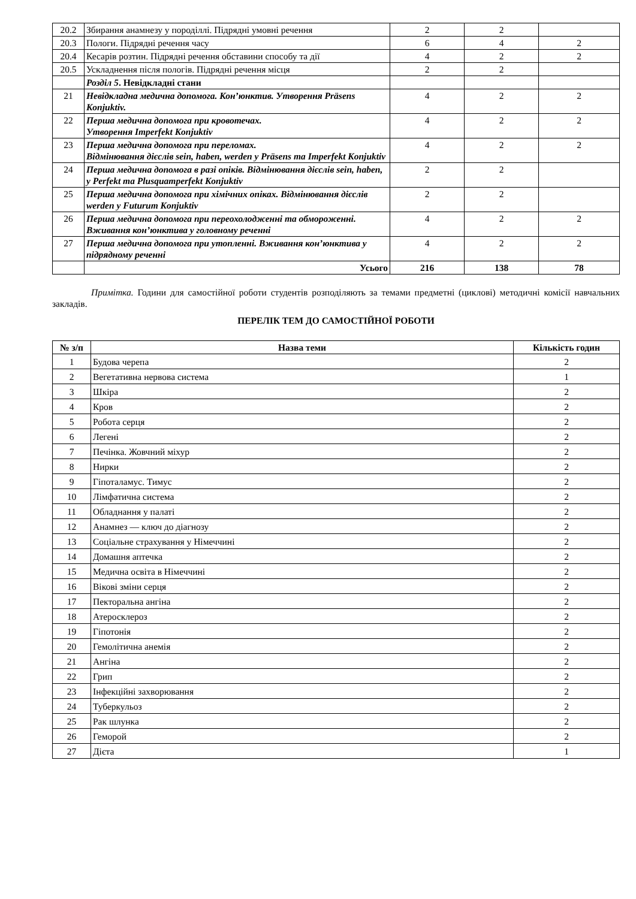| 20.2 | Збирання анамнезу у породіллі. Підрядні умовні речення | 2 | 2 | |
| 20.3 | Пологи. Підрядні речення часу | 6 | 4 | 2 |
| 20.4 | Кесарів розтин. Підрядні речення обставини способу та дії | 4 | 2 | 2 |
| 20.5 | Ускладнення після пологів. Підрядні речення місця | 2 | 2 | |
| | Розділ 5 . Невідкладні стани | | | |
| 21 | Невідкладна медична допомога. Кон’юнктив. Утворення Präsens Konjuktiv. | 4 | 2 | 2 |
| 22 | Перша медична допомога при кровотечах. Утворення Imperfekt Konjuktiv | 4 | 2 | 2 |
| 23 | Перша медична допомога при переломах. Відмінювання дієслів sein, haben, werden у Präsens та Imperfekt Konjuktiv | 4 | 2 | 2 |
| 24 | Перша медична допомога в разі опіків. Відмінювання дієслів sein, haben, у Perfekt та Plusquamperfekt Konjuktiv | 2 | 2 | |
| 25 | Перша медична допомога при хімічних опіках. Відмінювання дієслів werden у Futurum Konjuktiv | 2 | 2 | |
| 26 | Перша медична допомога при переохолодженні та обмороженні. Вживання кон’юнктива у головному реченні | 4 | 2 | 2 |
| 27 | Перша медична допомога при утопленні. Вживання кон’юнктива у підрядному реченні | 4 | 2 | 2 |
| | Усього | 216 | 138 | 78 |
Примітка. Години для самостійної роботи студентів розподіляють за темами предметні (циклові) методичні комісії навчальних закладів.
ПЕРЕЛІК ТЕМ ДО САМОСТІЙНОЇ РОБОТИ
| № з/п | Назва теми | Кількість годин |
| --- | --- | --- |
| 1 | Будова черепа | 2 |
| 2 | Вегетативна нервова система | 1 |
| 3 | Шкіра | 2 |
| 4 | Кров | 2 |
| 5 | Робота серця | 2 |
| 6 | Легені | 2 |
| 7 | Печінка. Жовчний міхур | 2 |
| 8 | Нирки | 2 |
| 9 | Гіпоталамус. Тимус | 2 |
| 10 | Лімфатична система | 2 |
| 11 | Обладнання у палаті | 2 |
| 12 | Анамнез — ключ до діагнозу | 2 |
| 13 | Соціальне страхування у Німеччині | 2 |
| 14 | Домашня аптечка | 2 |
| 15 | Медична освіта в Німеччині | 2 |
| 16 | Вікові зміни серця | 2 |
| 17 | Пекторальна ангіна | 2 |
| 18 | Атеросклероз | 2 |
| 19 | Гіпотонія | 2 |
| 20 | Гемолітична анемія | 2 |
| 21 | Ангіна | 2 |
| 22 | Грип | 2 |
| 23 | Інфекційні захворювання | 2 |
| 24 | Туберкульоз | 2 |
| 25 | Рак шлунка | 2 |
| 26 | Геморой | 2 |
| 27 | Дієта | 1 |